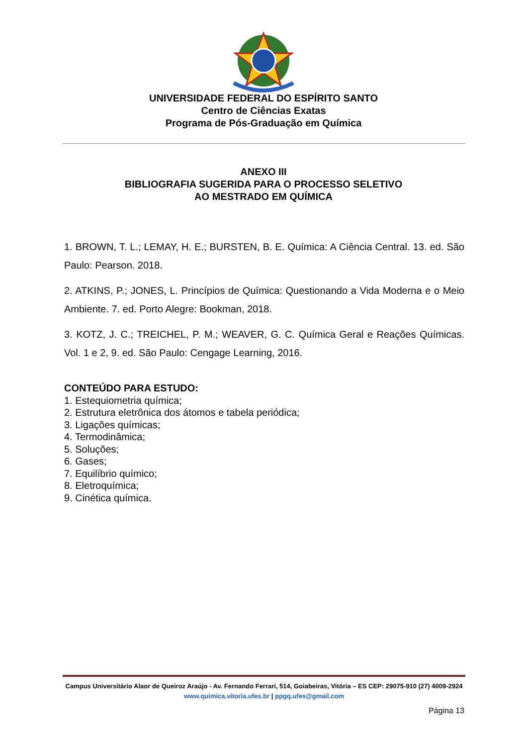UNIVERSIDADE FEDERAL DO ESPÍRITO SANTO
Centro de Ciências Exatas
Programa de Pós-Graduação em Química
ANEXO III
BIBLIOGRAFIA SUGERIDA PARA O PROCESSO SELETIVO
AO MESTRADO EM QUÍMICA
1. BROWN, T. L.; LEMAY, H. E.; BURSTEN, B. E. Química: A Ciência Central. 13. ed. São Paulo: Pearson. 2018.
2. ATKINS, P.; JONES, L. Princípios de Química: Questionando a Vida Moderna e o Meio Ambiente. 7. ed. Porto Alegre: Bookman, 2018.
3. KOTZ, J. C.; TREICHEL, P. M.; WEAVER, G. C. Química Geral e Reações Químicas. Vol. 1 e 2, 9. ed. São Paulo: Cengage Learning, 2016.
CONTEÚDO PARA ESTUDO:
1. Estequiometria química;
2. Estrutura eletrônica dos átomos e tabela periódica;
3. Ligações químicas;
4. Termodinâmica;
5. Soluções;
6. Gases;
7. Equilíbrio químico;
8. Eletroquímica;
9. Cinética química.
Campus Universitário Alaor de Queiroz Araújo - Av. Fernando Ferrari, 514, Goiabeiras, Vitória – ES CEP: 29075-910 (27) 4009-2924 www.quimica.vitoria.ufes.br | ppgq.ufes@gmail.com
Página 13